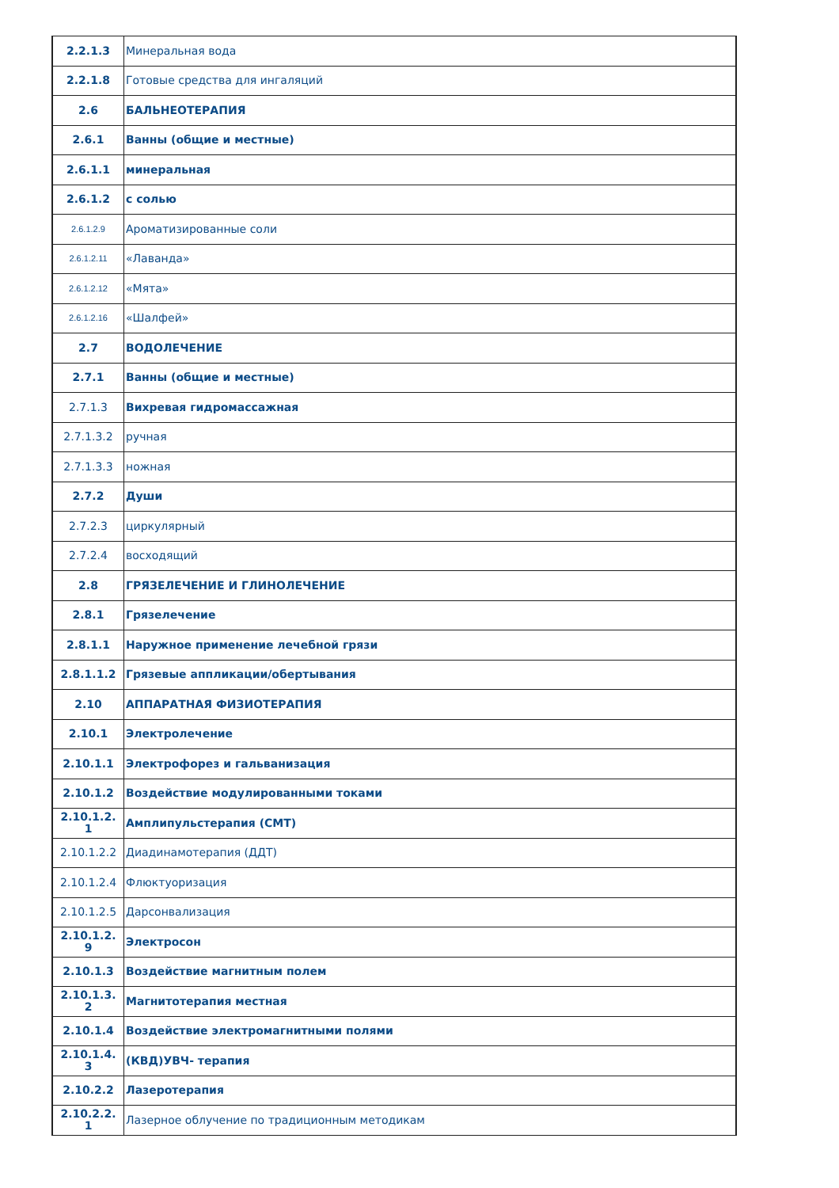| 2.2.1.3 | Минеральная вода |
| 2.2.1.8 | Готовые средства для ингаляций |
| 2.6 | БАЛЬНЕОТЕРАПИЯ |
| 2.6.1 | Ванны (общие и местные) |
| 2.6.1.1 | минеральная |
| 2.6.1.2 | с солью |
| 2.6.1.2.9 | Ароматизированные соли |
| 2.6.1.2.11 | «Лаванда» |
| 2.6.1.2.12 | «Мята» |
| 2.6.1.2.16 | «Шалфей» |
| 2.7 | ВОДОЛЕЧЕНИЕ |
| 2.7.1 | Ванны (общие и местные) |
| 2.7.1.3 | Вихревая гидромассажная |
| 2.7.1.3.2 | ручная |
| 2.7.1.3.3 | ножная |
| 2.7.2 | Души |
| 2.7.2.3 | циркулярный |
| 2.7.2.4 | восходящий |
| 2.8 | ГРЯЗЕЛЕЧЕНИЕ И ГЛИНОЛЕЧЕНИЕ |
| 2.8.1 | Грязелечение |
| 2.8.1.1 | Наружное применение лечебной грязи |
| 2.8.1.1.2 | Грязевые аппликации/обертывания |
| 2.10 | АППАРАТНАЯ ФИЗИОТЕРАПИЯ |
| 2.10.1 | Электролечение |
| 2.10.1.1 | Электрофорез и гальванизация |
| 2.10.1.2 | Воздействие модулированными токами |
| 2.10.1.2. 1 | Амплипульстерапия (СМТ) |
| 2.10.1.2.2 | Диадинамотерапия (ДДТ) |
| 2.10.1.2.4 | Флюктуоризация |
| 2.10.1.2.5 | Дарсонвализация |
| 2.10.1.2. 9 | Электросон |
| 2.10.1.3 | Воздействие магнитным полем |
| 2.10.1.3. 2 | Магнитотерапия местная |
| 2.10.1.4 | Воздействие электромагнитными полями |
| 2.10.1.4. 3 | (КВД)УВЧ- терапия |
| 2.10.2.2 | Лазеротерапия |
| 2.10.2.2. 1 | Лазерное облучение по традиционным методикам |